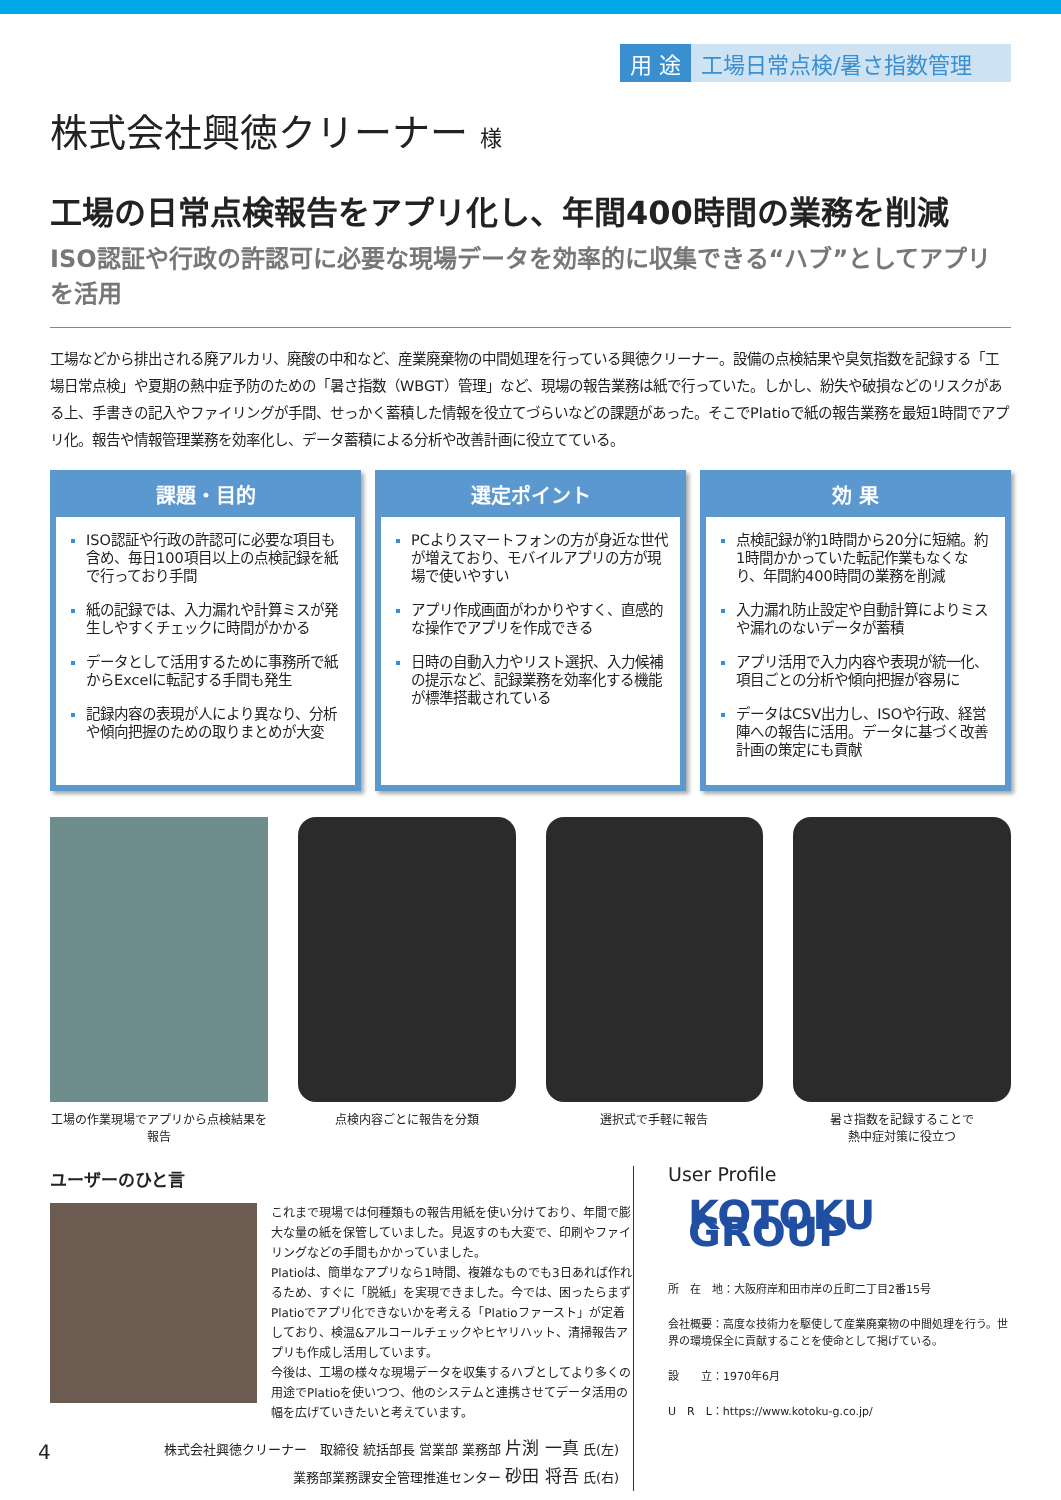用 途 工場日常点検/暑さ指数管理
株式会社興徳クリーナー 様
工場の日常点検報告をアプリ化し、年間400時間の業務を削減
ISO認証や行政の許認可に必要な現場データを効率的に収集できる“ハブ”としてアプリを活用
工場などから排出される廃アルカリ、廃酸の中和など、産業廃棄物の中間処理を行っている興徳クリーナー。設備の点検結果や臭気指数を記録する「工場日常点検」や夏期の熱中症予防のための「暑さ指数（WBGT）管理」など、現場の報告業務は紙で行っていた。しかし、紛失や破損などのリスクがある上、手書きの記入やファイリングが手間、せっかく蓄積した情報を役立てづらいなどの課題があった。そこでPlatioで紙の報告業務を最短1時間でアプリ化。報告や情報管理業務を効率化し、データ蓄積による分析や改善計画に役立てている。
課題・目的
ISO認証や行政の許認可に必要な項目も含め、毎日100項目以上の点検記録を紙で行っており手間
紙の記録では、入力漏れや計算ミスが発生しやすくチェックに時間がかかる
データとして活用するために事務所で紙からExcelに転記する手間も発生
記録内容の表現が人により異なり、分析や傾向把握のための取りまとめが大変
選定ポイント
PCよりスマートフォンの方が身近な世代が増えており、モバイルアプリの方が現場で使いやすい
アプリ作成画面がわかりやすく、直感的な操作でアプリを作成できる
日時の自動入力やリスト選択、入力候補の提示など、記録業務を効率化する機能が標準搭載されている
効 果
点検記録が約1時間から20分に短縮。約1時間かかっていた転記作業もなくなり、年間約400時間の業務を削減
入力漏れ防止設定や自動計算によりミスや漏れのないデータが蓄積
アプリ活用で入力内容や表現が統一化、項目ごとの分析や傾向把握が容易に
データはCSV出力し、ISOや行政、経営陣への報告に活用。データに基づく改善計画の策定にも貢献
工場の作業現場でアプリから点検結果を報告
点検内容ごとに報告を分類 選択式で手軽に報告 暑さ指数を記録することで
熱中症対策に役立つ
ユーザーのひと言
これまで現場では何種類もの報告用紙を使い分けており、年間で膨大な量の紙を保管していました。見返すのも大変で、印刷やファイリングなどの手間もかかっていました。
Platioは、簡単なアプリなら1時間、複雑なものでも3日あれば作れるため、すぐに「脱紙」を実現できました。今では、困ったらまずPlatioでアプリ化できないかを考える「Platioファースト」が定着しており、検温&アルコールチェックやヒヤリハット、清掃報告アプリも作成し活用しています。
今後は、工場の様々な現場データを収集するハブとしてより多くの用途でPlatioを使いつつ、他のシステムと連携させてデータ活用の幅を広げていきたいと考えています。
株式会社興徳クリーナー　取締役 統括部長 営業部 業務部 片渕 一真 氏(左)
業務部業務課安全管理推進センター 砂田 将吾 氏(右)
User Profile
KOTOKU GROUP
所　在　地：大阪府岸和田市岸の丘町二丁目2番15号
会社概要：高度な技術力を駆使して産業廃棄物の中間処理を行う。世界の環境保全に貢献することを使命として掲げている。
設　　立：1970年6月
U　R　L：https://www.kotoku-g.co.jp/
4